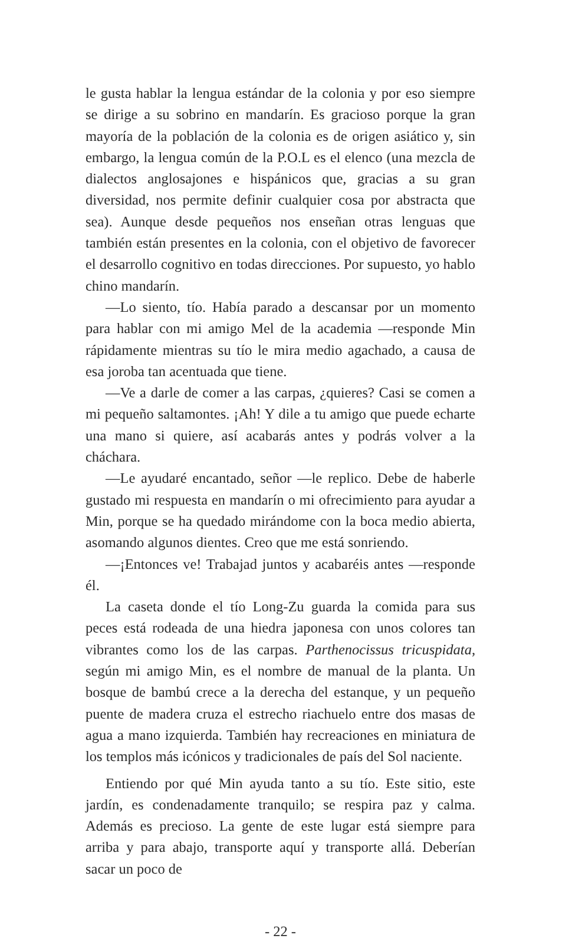le gusta hablar la lengua estándar de la colonia y por eso siempre se dirige a su sobrino en mandarín. Es gracioso porque la gran mayoría de la población de la colonia es de origen asiático y, sin embargo, la lengua común de la P.O.L es el elenco (una mezcla de dialectos anglosajones e hispánicos que, gracias a su gran diversidad, nos permite definir cualquier cosa por abstracta que sea). Aunque desde pequeños nos enseñan otras lenguas que también están presentes en la colonia, con el objetivo de favorecer el desarrollo cognitivo en todas direcciones. Por supuesto, yo hablo chino mandarín.
—Lo siento, tío. Había parado a descansar por un momento para hablar con mi amigo Mel de la academia —responde Min rápidamente mientras su tío le mira medio agachado, a causa de esa joroba tan acentuada que tiene.
—Ve a darle de comer a las carpas, ¿quieres? Casi se comen a mi pequeño saltamontes. ¡Ah! Y dile a tu amigo que puede echarte una mano si quiere, así acabarás antes y podrás volver a la cháchara.
—Le ayudaré encantado, señor —le replico. Debe de haberle gustado mi respuesta en mandarín o mi ofrecimiento para ayudar a Min, porque se ha quedado mirándome con la boca medio abierta, asomando algunos dientes. Creo que me está sonriendo.
—¡Entonces ve! Trabajad juntos y acabaréis antes —responde él.
La caseta donde el tío Long-Zu guarda la comida para sus peces está rodeada de una hiedra japonesa con unos colores tan vibrantes como los de las carpas. Parthenocissus tricuspidata, según mi amigo Min, es el nombre de manual de la planta. Un bosque de bambú crece a la derecha del estanque, y un pequeño puente de madera cruza el estrecho riachuelo entre dos masas de agua a mano izquierda. También hay recreaciones en miniatura de los templos más icónicos y tradicionales de país del Sol naciente.
Entiendo por qué Min ayuda tanto a su tío. Este sitio, este jardín, es condenadamente tranquilo; se respira paz y calma. Además es precioso. La gente de este lugar está siempre para arriba y para abajo, transporte aquí y transporte allá. Deberían sacar un poco de
- 22 -